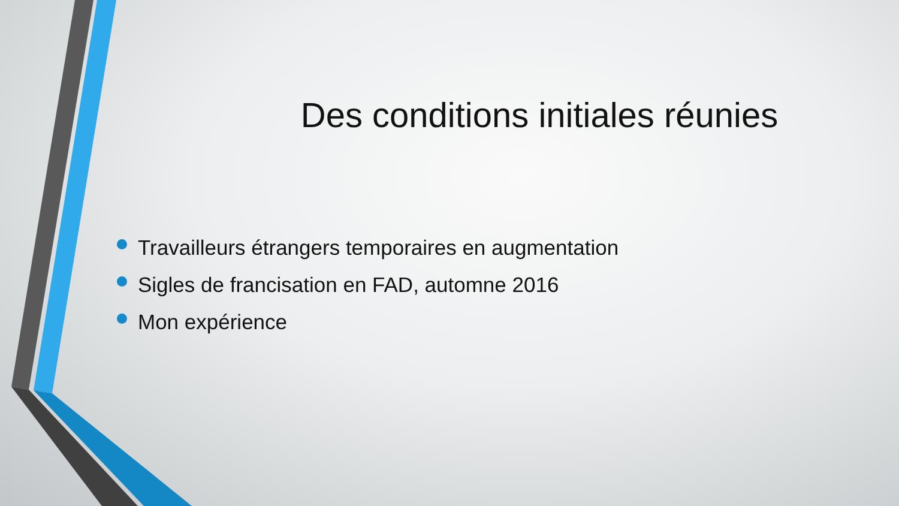Des conditions initiales réunies
Travailleurs étrangers temporaires en augmentation
Sigles de francisation en FAD, automne 2016
Mon expérience